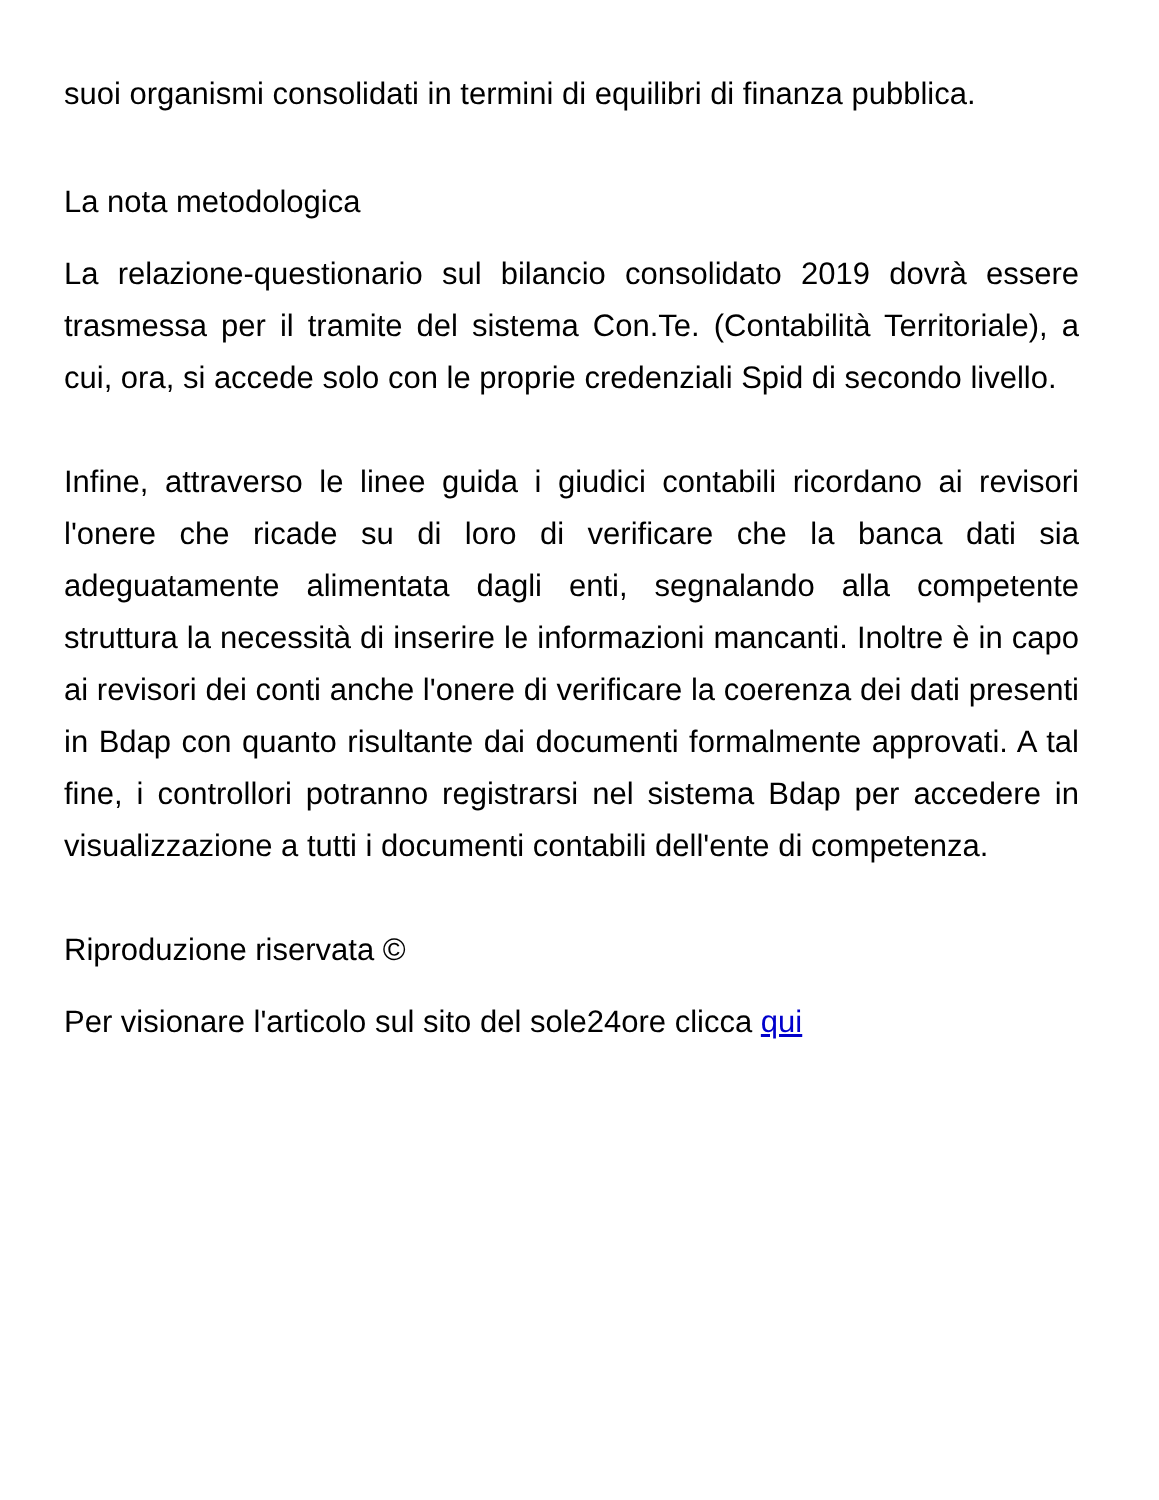suoi organismi consolidati in termini di equilibri di finanza pubblica.
La nota metodologica
La relazione-questionario sul bilancio consolidato 2019 dovrà essere trasmessa per il tramite del sistema Con.Te. (Contabilità Territoriale), a cui, ora, si accede solo con le proprie credenziali Spid di secondo livello.
Infine, attraverso le linee guida i giudici contabili ricordano ai revisori l'onere che ricade su di loro di verificare che la banca dati sia adeguatamente alimentata dagli enti, segnalando alla competente struttura la necessità di inserire le informazioni mancanti. Inoltre è in capo ai revisori dei conti anche l'onere di verificare la coerenza dei dati presenti in Bdap con quanto risultante dai documenti formalmente approvati. A tal fine, i controllori potranno registrarsi nel sistema Bdap per accedere in visualizzazione a tutti i documenti contabili dell'ente di competenza.
Riproduzione riservata ©
Per visionare l'articolo sul sito del sole24ore clicca qui